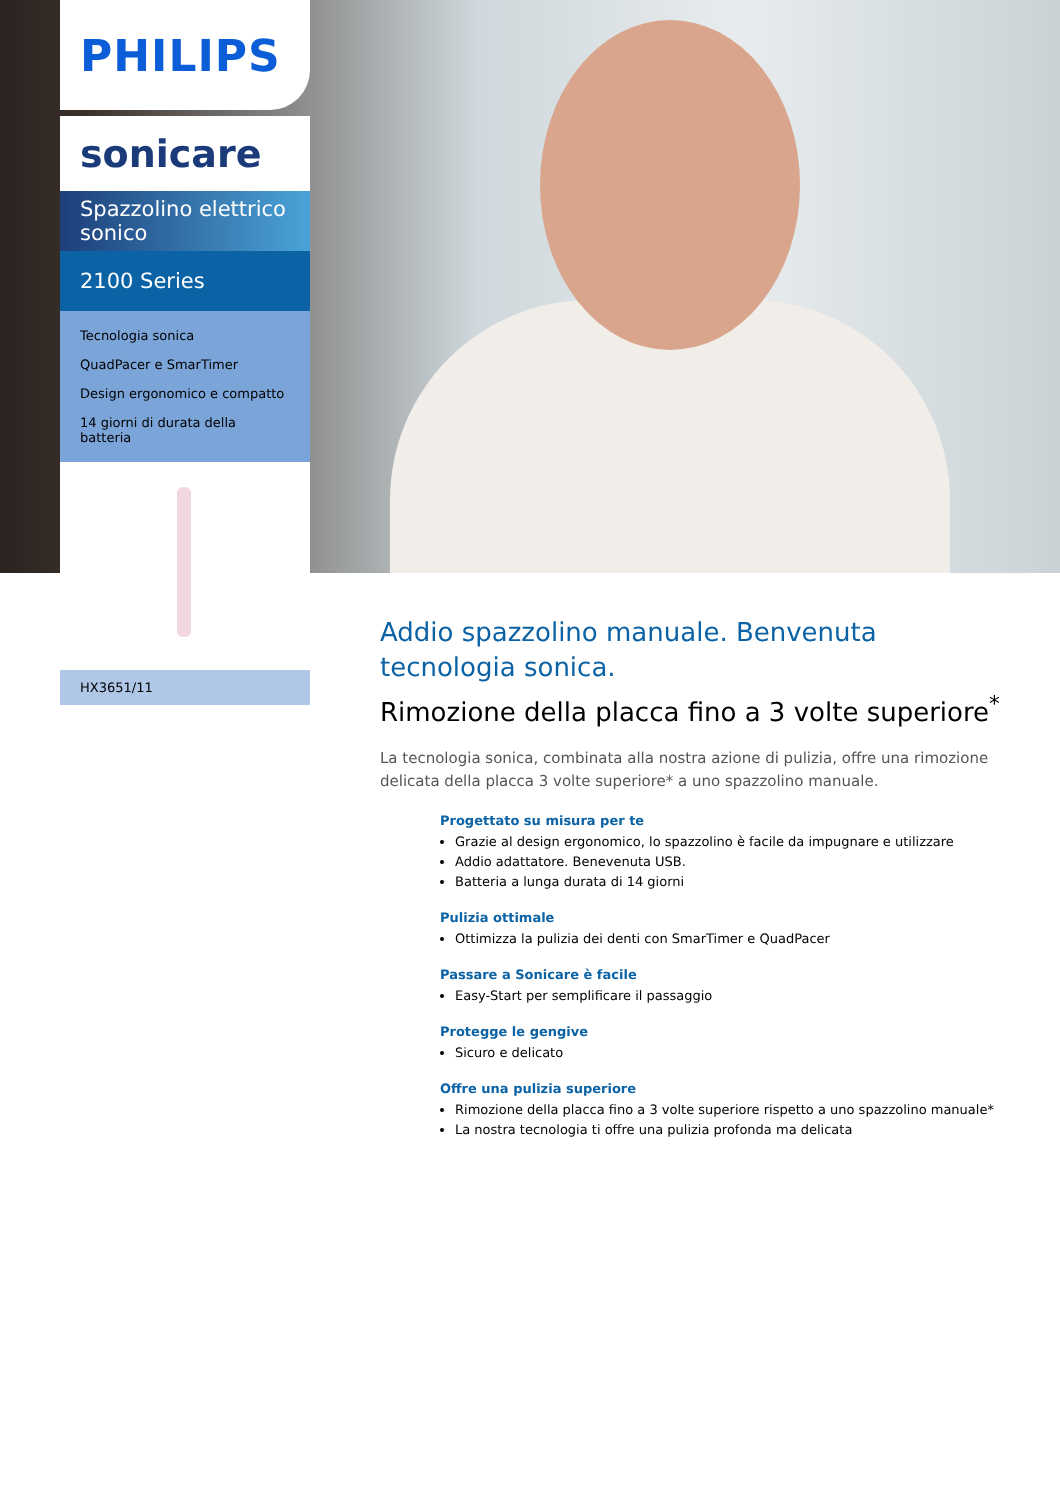PHILIPS
sonicare
Spazzolino elettrico sonico
2100 Series
Tecnologia sonica
QuadPacer e SmarTimer
Design ergonomico e compatto
14 giorni di durata della batteria
HX3651/11
Addio spazzolino manuale. Benvenuta tecnologia sonica.
Rimozione della placca fino a 3 volte superiore<sup>*</sup>
La tecnologia sonica, combinata alla nostra azione di pulizia, offre una rimozione delicata della placca 3 volte superiore* a uno spazzolino manuale.
Progettato su misura per te
Grazie al design ergonomico, lo spazzolino è facile da impugnare e utilizzare
Addio adattatore. Benevenuta USB.
Batteria a lunga durata di 14 giorni
Pulizia ottimale
Ottimizza la pulizia dei denti con SmarTimer e QuadPacer
Passare a Sonicare è facile
Easy-Start per semplificare il passaggio
Protegge le gengive
Sicuro e delicato
Offre una pulizia superiore
Rimozione della placca fino a 3 volte superiore rispetto a uno spazzolino manuale*
La nostra tecnologia ti offre una pulizia profonda ma delicata